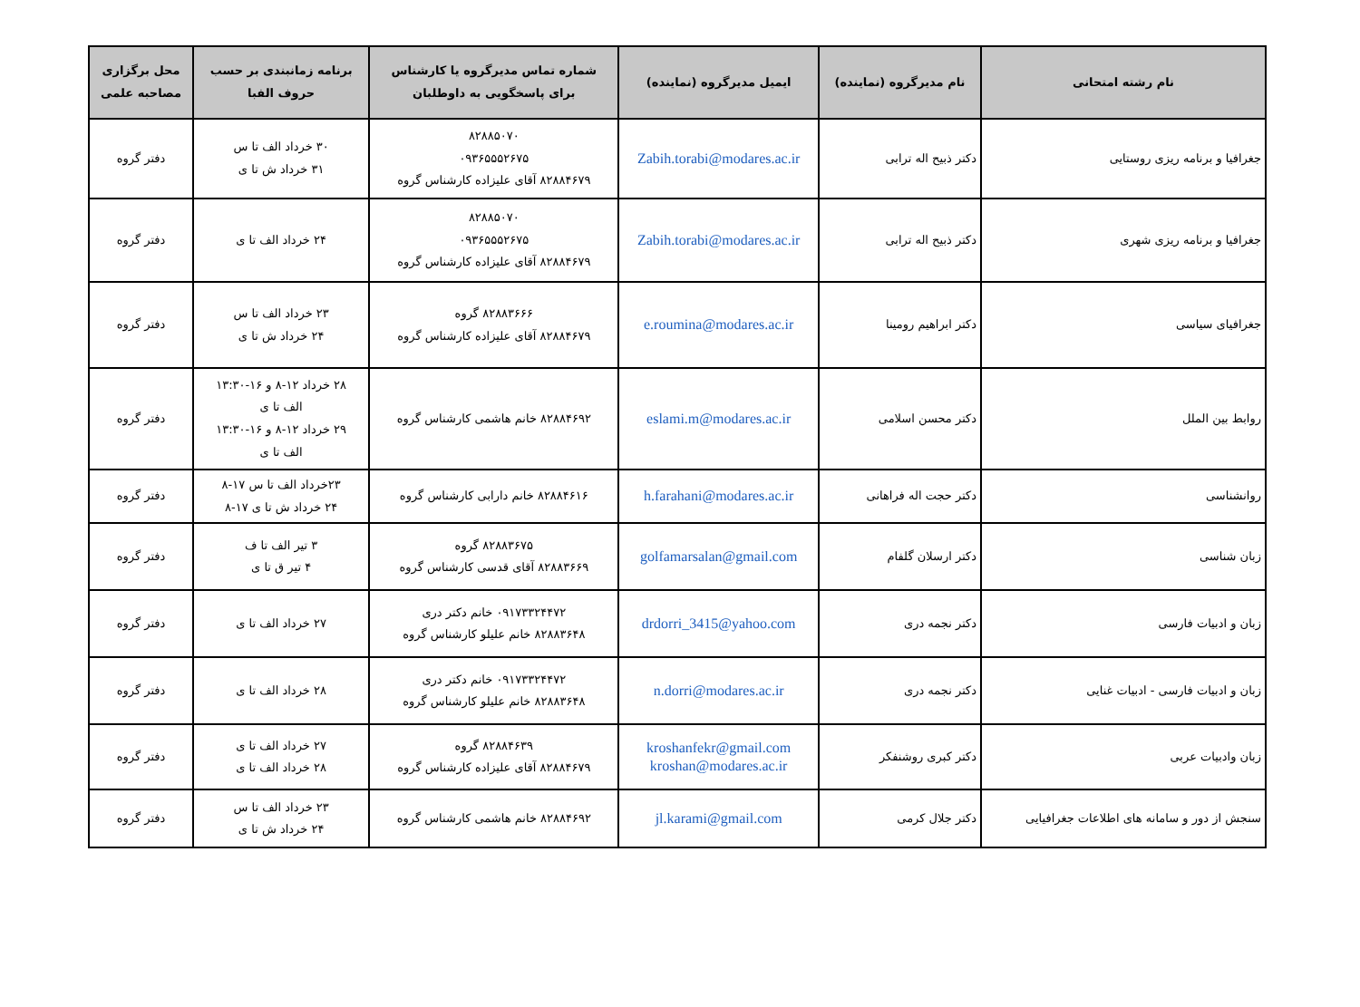| نام رشته امتحانی | نام مدیرگروه (نماینده) | ایمیل مدیرگروه (نماینده) | شماره تماس مدیرگروه یا کارشناس برای پاسخگویی به داوطلبان | برنامه زمانبندی بر حسب حروف الفبا | محل برگزاری مصاحبه علمی |
| --- | --- | --- | --- | --- | --- |
| جغرافیا و برنامه ریزی روستایی | دکتر ذبیح اله ترابی | Zabih.torabi@modares.ac.ir | ۸۲۸۸۵۰۷۰ ۰۹۳۶۵۵۵۲۶۷۵ ۸۲۸۸۴۶۷۹ آقای علیزاده کارشناس گروه | ۳۰ خرداد الف تا س ۳۱ خرداد ش تا ی | دفتر گروه |
| جغرافیا و برنامه ریزی شهری | دکتر ذبیح اله ترابی | Zabih.torabi@modares.ac.ir | ۸۲۸۸۵۰۷۰ ۰۹۳۶۵۵۵۲۶۷۵ ۸۲۸۸۴۶۷۹ آقای علیزاده کارشناس گروه | ۲۴ خرداد الف تا ی | دفتر گروه |
| جغرافیای سیاسی | دکتر ابراهیم رومینا | e.roumina@modares.ac.ir | ۸۲۸۸۳۶۶۶ گروه ۸۲۸۸۴۶۷۹ آقای علیزاده کارشناس گروه | ۲۳ خرداد الف تا س ۲۴ خرداد ش تا ی | دفتر گروه |
| روابط بین الملل | دکتر محسن اسلامی | eslami.m@modares.ac.ir | ۸۲۸۸۴۶۹۲ خانم هاشمی کارشناس گروه | ۲۸ خرداد ۱۲-۸ و ۱۶-۱۳:۳۰ الف تا ی ۲۹ خرداد ۱۲-۸ و ۱۶-۱۳:۳۰ الف تا ی | دفتر گروه |
| روانشناسی | دکتر حجت اله فراهانی | h.farahani@modares.ac.ir | ۸۲۸۸۴۶۱۶ خانم دارابی کارشناس گروه | ۲۳خرداد الف تا س ۱۷-۸ ۲۴ خرداد ش تا ی ۱۷-۸ | دفتر گروه |
| زبان شناسی | دکتر ارسلان گلفام | golfamarsalan@gmail.com | ۸۲۸۸۳۶۷۵ گروه ۸۲۸۸۳۶۶۹ آقای قدسی کارشناس گروه | ۳ تیر الف تا ف ۴ تیر ق تا ی | دفتر گروه |
| زبان و ادبیات فارسی | دکتر نجمه دری | drdorri_3415@yahoo.com | ۰۹۱۷۳۳۲۴۴۷۲ خانم دکتر دری ۸۲۸۸۳۶۴۸ خانم علیلو کارشناس گروه | ۲۷ خرداد الف تا ی | دفتر گروه |
| زبان و ادبیات فارسی - ادبیات غنایی | دکتر نجمه دری | n.dorri@modares.ac.ir | ۰۹۱۷۳۳۲۴۴۷۲ خانم دکتر دری ۸۲۸۸۳۶۴۸ خانم علیلو کارشناس گروه | ۲۸ خرداد الف تا ی | دفتر گروه |
| زبان وادبیات عربی | دکتر کبری روشنفکر | kroshanfekr@gmail.com kroshan@modares.ac.ir | ۸۲۸۸۴۶۳۹ گروه ۸۲۸۸۴۶۷۹ آقای علیزاده کارشناس گروه | ۲۷ خرداد الف تا ی ۲۸ خرداد الف تا ی | دفتر گروه |
| سنجش از دور و سامانه های اطلاعات جغرافیایی | دکتر جلال کرمی | jl.karami@gmail.com | ۸۲۸۸۴۶۹۲ خانم هاشمی کارشناس گروه | ۲۳ خرداد الف تا س ۲۴ خرداد ش تا ی | دفتر گروه |